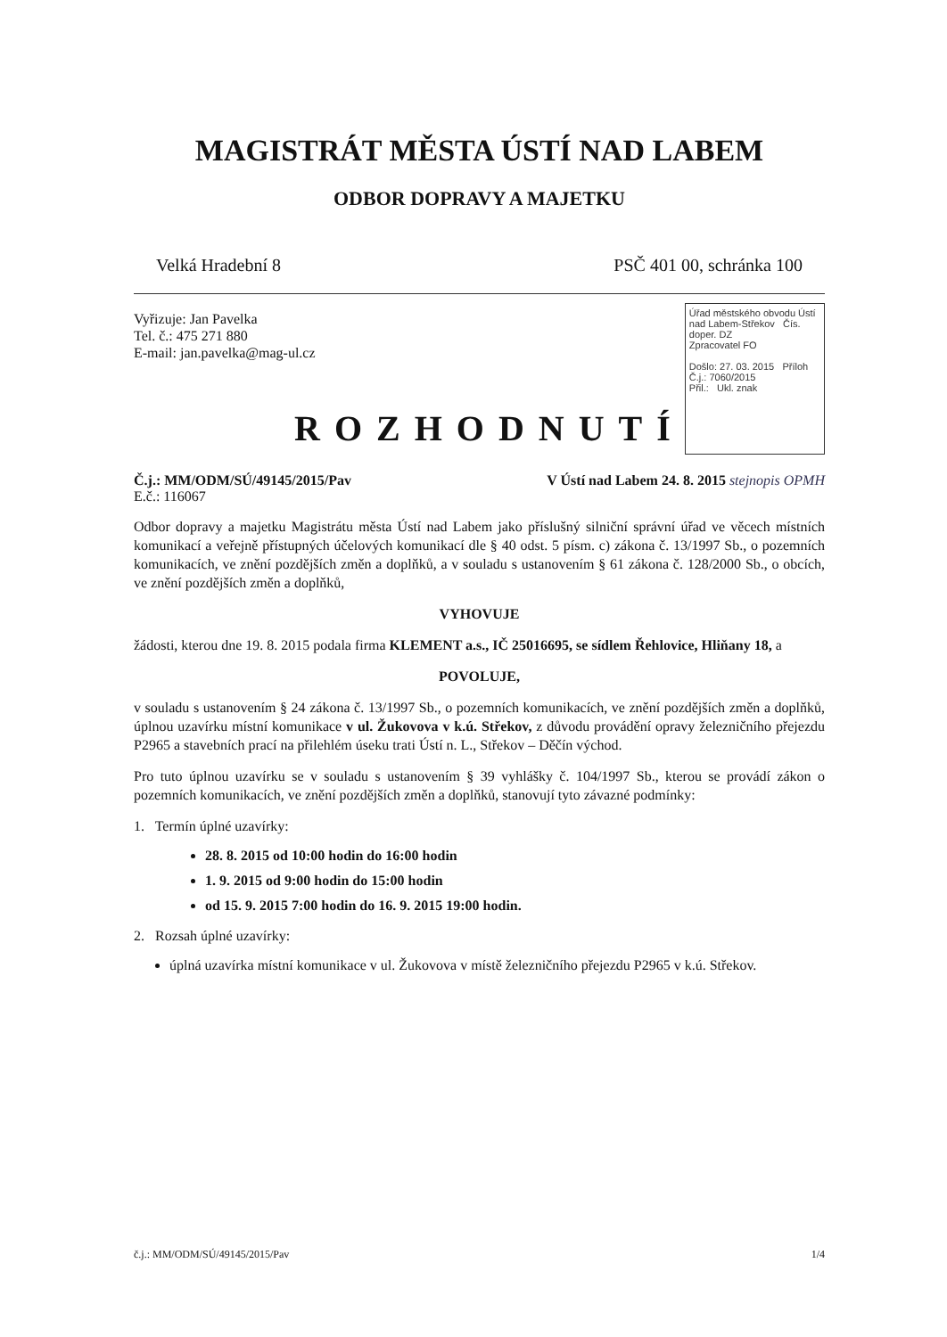MAGISTRÁT MĚSTA ÚSTÍ NAD LABEM
ODBOR DOPRAVY A MAJETKU
Velká Hradební 8 PSČ 401 00, schránka 100
Vyřizuje: Jan Pavelka
Tel. č.: 475 271 880
E-mail: jan.pavelka@mag-ul.cz
ROZHODNUTÍ
Úřad městského obvodu Ústí nad Labem-Střekov Čís. doper. DZ
Zpracovatel FO
Došlo: 27. 03. 2015 Příloh
Č.j.: 7060/2015
Přil.: Ukl. znak
Č.j.: MM/ODM/SÚ/49145/2015/Pav V Ústí nad Labem 24. 8. 2015 stejnopis OPMH
E.č.: 116067
Odbor dopravy a majetku Magistrátu města Ústí nad Labem jako příslušný silniční správní úřad ve věcech místních komunikací a veřejně přístupných účelových komunikací dle § 40 odst. 5 písm. c) zákona č. 13/1997 Sb., o pozemních komunikacích, ve znění pozdějších změn a doplňků, a v souladu s ustanovením § 61 zákona č. 128/2000 Sb., o obcích, ve znění pozdějších změn a doplňků,
VYHOVUJE
žádosti, kterou dne 19. 8. 2015 podala firma KLEMENT a.s., IČ 25016695, se sídlem Řehlovice, Hliňany 18, a
POVOLUJE,
v souladu s ustanovením § 24 zákona č. 13/1997 Sb., o pozemních komunikacích, ve znění pozdějších změn a doplňků, úplnou uzavírku místní komunikace v ul. Žukovova v k.ú. Střekov, z důvodu provádění opravy železničního přejezdu P2965 a stavebních prací na přilehlém úseku trati Ústí n. L., Střekov – Děčín východ.
Pro tuto úplnou uzavírku se v souladu s ustanovením § 39 vyhlášky č. 104/1997 Sb., kterou se provádí zákon o pozemních komunikacích, ve znění pozdějších změn a doplňků, stanovují tyto závazné podmínky:
1. Termín úplné uzavírky:
28. 8. 2015 od 10:00 hodin do 16:00 hodin
1. 9. 2015 od 9:00 hodin do 15:00 hodin
od 15. 9. 2015 7:00 hodin do 16. 9. 2015 19:00 hodin.
2. Rozsah úplné uzavírky:
úplná uzavírka místní komunikace v ul. Žukovova v místě železničního přejezdu P2965 v k.ú. Střekov.
č.j.: MM/ODM/SÚ/49145/2015/Pav 1/4